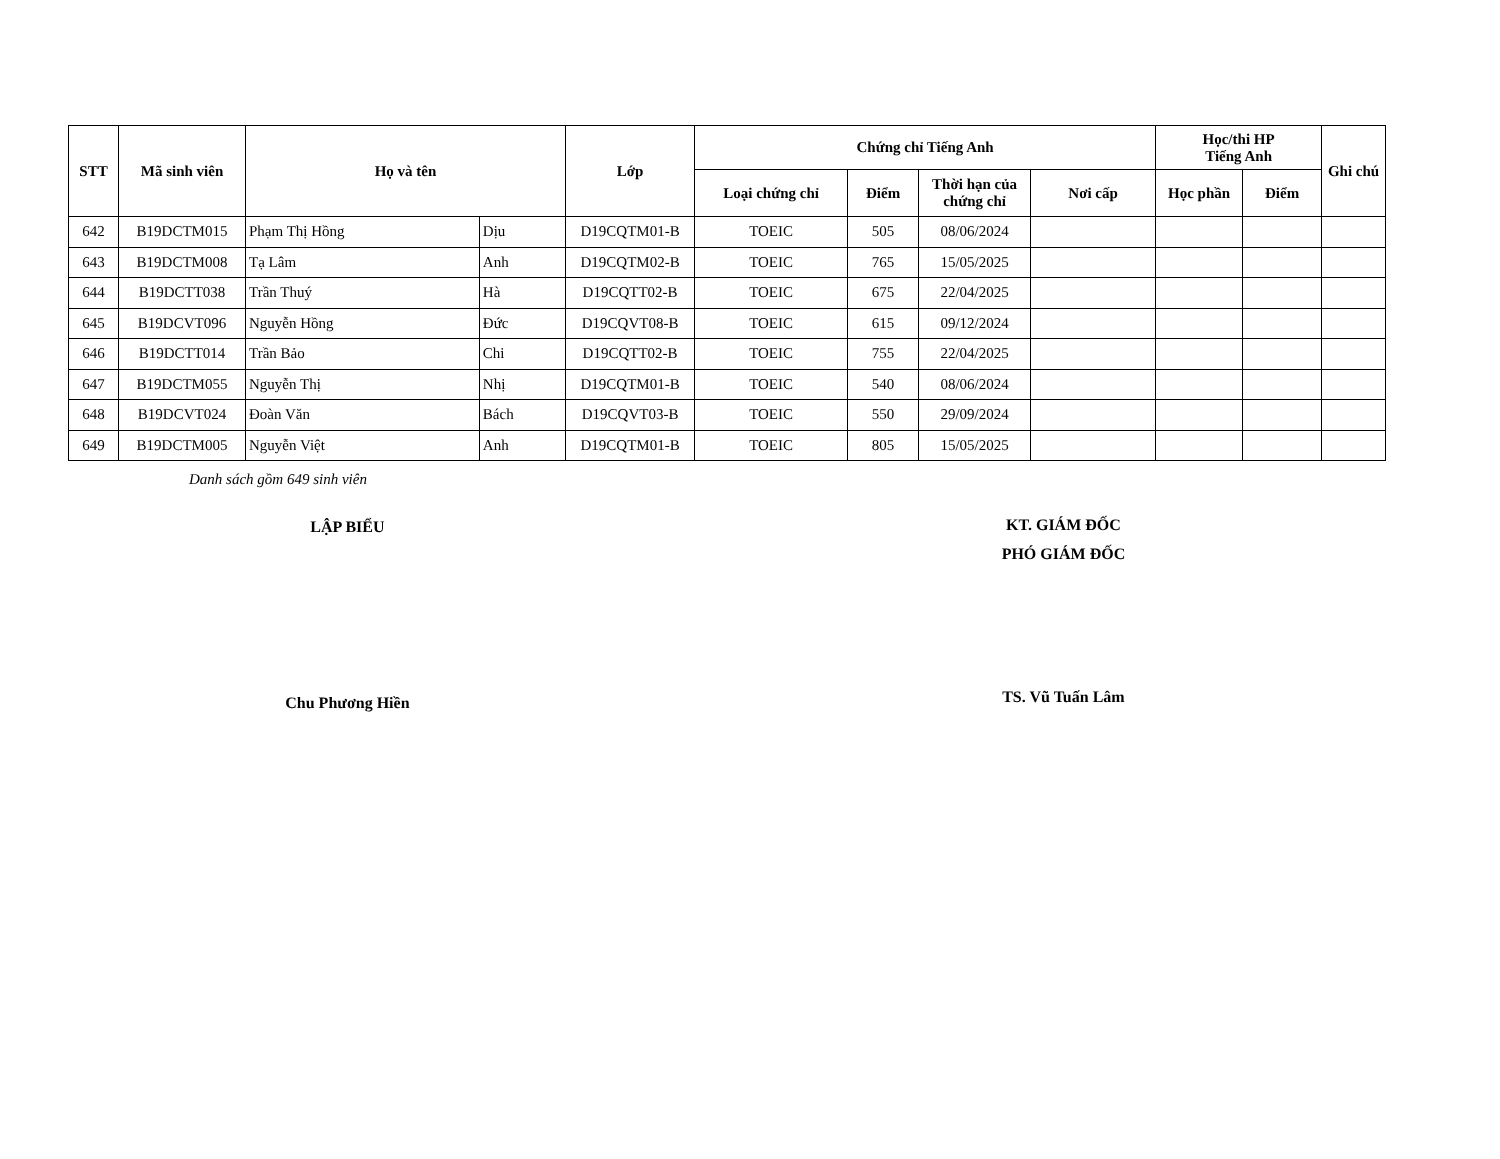| STT | Mã sinh viên | Họ và tên | | Lớp | Chứng chỉ Tiếng Anh | | | | Học/thi HP Tiếng Anh | | Ghi chú |
| --- | --- | --- | --- | --- | --- | --- | --- | --- | --- | --- | --- |
| | | | | | Loại chứng chỉ | Điểm | Thời hạn của chứng chỉ | Nơi cấp | Học phần | Điểm | |
| 642 | B19DCTM015 | Phạm Thị Hồng | Dịu | D19CQTM01-B | TOEIC | 505 | 08/06/2024 | | | | |
| 643 | B19DCTM008 | Tạ Lâm | Anh | D19CQTM02-B | TOEIC | 765 | 15/05/2025 | | | | |
| 644 | B19DCTT038 | Trần Thuý | Hà | D19CQTT02-B | TOEIC | 675 | 22/04/2025 | | | | |
| 645 | B19DCVT096 | Nguyễn Hồng | Đức | D19CQVT08-B | TOEIC | 615 | 09/12/2024 | | | | |
| 646 | B19DCTT014 | Trần Bảo | Chi | D19CQTT02-B | TOEIC | 755 | 22/04/2025 | | | | |
| 647 | B19DCTM055 | Nguyễn Thị | Nhị | D19CQTM01-B | TOEIC | 540 | 08/06/2024 | | | | |
| 648 | B19DCVT024 | Đoàn Văn | Bách | D19CQVT03-B | TOEIC | 550 | 29/09/2024 | | | | |
| 649 | B19DCTM005 | Nguyễn Việt | Anh | D19CQTM01-B | TOEIC | 805 | 15/05/2025 | | | | |
Danh sách gồm 649 sinh viên
LẬP BIỂU
KT. GIÁM ĐỐC
PHÓ GIÁM ĐỐC
Chu Phương Hiền
TS. Vũ Tuấn Lâm